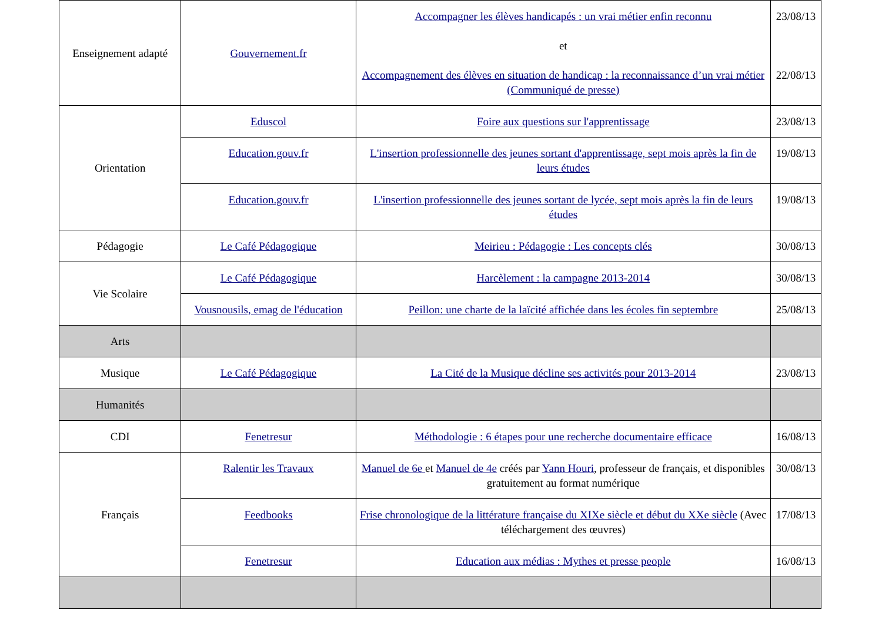| Enseignement adapté | Gouvernement.fr | Accompagner les élèves handicapés : un vrai métier enfin reconnu et Accompagnement des élèves en situation de handicap : la reconnaissance d’un vrai métier (Communiqué de presse) | 23/08/13 22/08/13 |
| Orientation | Eduscol | Foire aux questions sur l'apprentissage | 23/08/13 |
| | Education.gouv.fr | L'insertion professionnelle des jeunes sortant d'apprentissage, sept mois après la fin de leurs études | 19/08/13 |
| | Education.gouv.fr | L'insertion professionnelle des jeunes sortant de lycée, sept mois après la fin de leurs études | 19/08/13 |
| Pédagogie | Le Café Pédagogique | Meirieu : Pédagogie : Les concepts clés | 30/08/13 |
| Vie Scolaire | Le Café Pédagogique | Harcèlement : la campagne 2013-2014 | 30/08/13 |
| | Vousnousils, emag de l'éducation | Peillon: une charte de la laïcité affichée dans les écoles fin septembre | 25/08/13 |
| Arts | | | |
| Musique | Le Café Pédagogique | La Cité de la Musique décline ses activités pour 2013-2014 | 23/08/13 |
| Humanités | | | |
| CDI | Fenetresur | Méthodologie : 6 étapes pour une recherche documentaire efficace | 16/08/13 |
| Français | Ralentir les Travaux | Manuel de 6e et Manuel de 4e créés par Yann Houri , professeur de français, et disponibles gratuitement au format numérique | 30/08/13 |
| | Feedbooks | Frise chronologique de la littérature française du XIXe siècle et début du XXe siècle (Avec téléchargement des œuvres) | 17/08/13 |
| | Fenetresur | Education aux médias : Mythes et presse people | 16/08/13 |